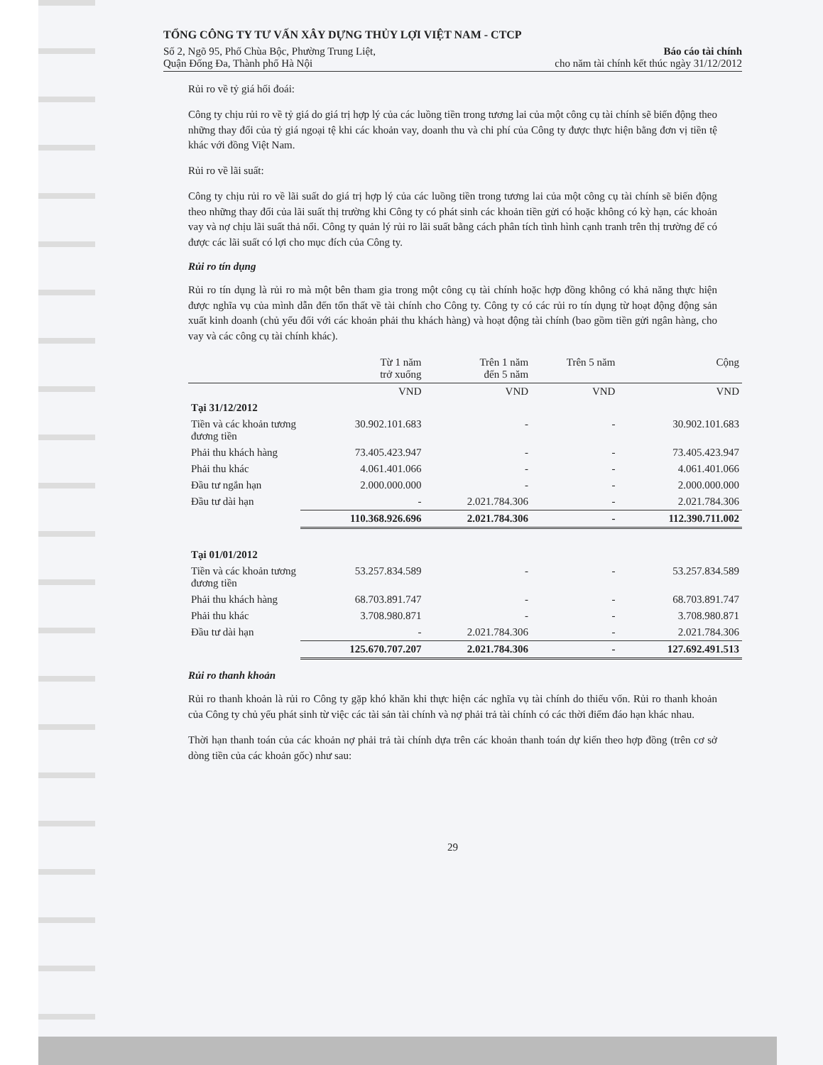TỔNG CÔNG TY TƯ VẤN XÂY DỰNG THỦY LỢI VIỆT NAM - CTCP
Số 2, Ngõ 95, Phố Chùa Bộc, Phường Trung Liệt, Báo cáo tài chính
Quận Đống Đa, Thành phố Hà Nội cho năm tài chính kết thúc ngày 31/12/2012
Rủi ro về tỷ giá hối đoái:
Công ty chịu rủi ro về tỷ giá do giá trị hợp lý của các luồng tiền trong tương lai của một công cụ tài chính sẽ biến động theo những thay đổi của tỷ giá ngoại tệ khi các khoản vay, doanh thu và chi phí của Công ty được thực hiện bằng đơn vị tiền tệ khác với đồng Việt Nam.
Rủi ro về lãi suất:
Công ty chịu rủi ro về lãi suất do giá trị hợp lý của các luồng tiền trong tương lai của một công cụ tài chính sẽ biến động theo những thay đổi của lãi suất thị trường khi Công ty có phát sinh các khoản tiền gửi có hoặc không có kỳ hạn, các khoản vay và nợ chịu lãi suất thả nổi. Công ty quản lý rủi ro lãi suất bằng cách phân tích tình hình cạnh tranh trên thị trường để có được các lãi suất có lợi cho mục đích của Công ty.
Rủi ro tín dụng
Rủi ro tín dụng là rủi ro mà một bên tham gia trong một công cụ tài chính hoặc hợp đồng không có khả năng thực hiện được nghĩa vụ của mình dẫn đến tổn thất về tài chính cho Công ty. Công ty có các rủi ro tín dụng từ hoạt động động sản xuất kinh doanh (chủ yếu đối với các khoản phải thu khách hàng) và hoạt động tài chính (bao gồm tiền gửi ngân hàng, cho vay và các công cụ tài chính khác).
| | Từ 1 năm trở xuống | Trên 1 năm đến 5 năm | Trên 5 năm | Cộng |
| --- | --- | --- | --- | --- |
| | VND | VND | VND | VND |
| Tại 31/12/2012 | | | | |
| Tiền và các khoản tương đương tiền | 30.902.101.683 | - | - | 30.902.101.683 |
| Phải thu khách hàng | 73.405.423.947 | - | - | 73.405.423.947 |
| Phải thu khác | 4.061.401.066 | - | - | 4.061.401.066 |
| Đầu tư ngắn hạn | 2.000.000.000 | - | - | 2.000.000.000 |
| Đầu tư dài hạn | - | 2.021.784.306 | - | 2.021.784.306 |
| | 110.368.926.696 | 2.021.784.306 | - | 112.390.711.002 |
| Tại 01/01/2012 | | | | |
| Tiền và các khoản tương đương tiền | 53.257.834.589 | - | - | 53.257.834.589 |
| Phải thu khách hàng | 68.703.891.747 | - | - | 68.703.891.747 |
| Phải thu khác | 3.708.980.871 | - | - | 3.708.980.871 |
| Đầu tư dài hạn | - | 2.021.784.306 | - | 2.021.784.306 |
| | 125.670.707.207 | 2.021.784.306 | - | 127.692.491.513 |
Rủi ro thanh khoản
Rủi ro thanh khoản là rủi ro Công ty gặp khó khăn khi thực hiện các nghĩa vụ tài chính do thiếu vốn. Rủi ro thanh khoản của Công ty chủ yếu phát sinh từ việc các tài sản tài chính và nợ phải trả tài chính có các thời điểm đáo hạn khác nhau.
Thời hạn thanh toán của các khoản nợ phải trả tài chính dựa trên các khoản thanh toán dự kiến theo hợp đồng (trên cơ sở dòng tiền của các khoản gốc) như sau:
29